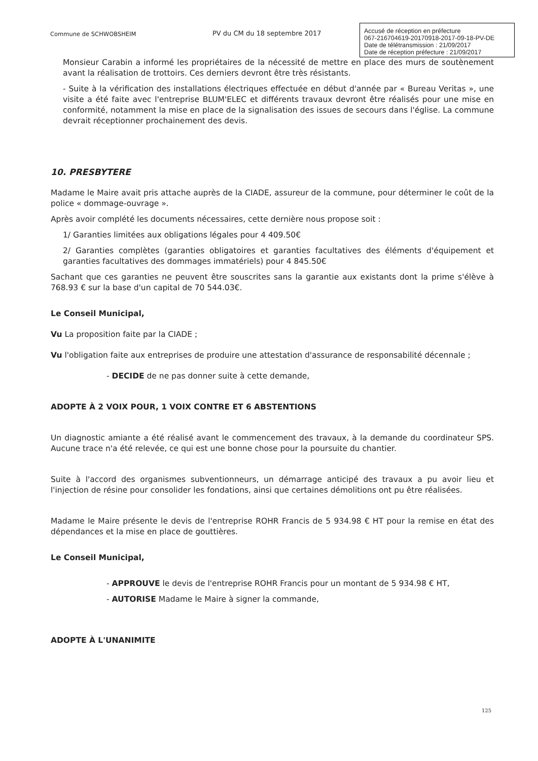Commune de SCHWOBSHEIM PV du CM du 18 septembre 2017
Accusé de réception en préfecture
067-216704619-20170918-2017-09-18-PV-DE
Date de télétransmission : 21/09/2017
Date de réception préfecture : 21/09/2017
Monsieur Carabin a informé les propriétaires de la nécessité de mettre en place des murs de soutènement avant la réalisation de trottoirs. Ces derniers devront être très résistants.
- Suite à la vérification des installations électriques effectuée en début d'année par « Bureau Veritas », une visite a été faite avec l'entreprise BLUM'ELEC et différents travaux devront être réalisés pour une mise en conformité, notamment la mise en place de la signalisation des issues de secours dans l'église. La commune devrait réceptionner prochainement des devis.
10. PRESBYTERE
Madame le Maire avait pris attache auprès de la CIADE, assureur de la commune, pour déterminer le coût de la police « dommage-ouvrage ».
Après avoir complété les documents nécessaires, cette dernière nous propose soit :
1/ Garanties limitées aux obligations légales pour 4 409.50€
2/ Garanties complètes (garanties obligatoires et garanties facultatives des éléments d'équipement et garanties facultatives des dommages immatériels) pour 4 845.50€
Sachant que ces garanties ne peuvent être souscrites sans la garantie aux existants dont la prime s'élève à 768.93 € sur la base d'un capital de 70 544.03€.
Le Conseil Municipal,
Vu La proposition faite par la CIADE ;
Vu l'obligation faite aux entreprises de produire une attestation d'assurance de responsabilité décennale ;
- DECIDE de ne pas donner suite à cette demande,
ADOPTE À 2 VOIX POUR, 1 VOIX CONTRE ET 6 ABSTENTIONS
Un diagnostic amiante a été réalisé avant le commencement des travaux, à la demande du coordinateur SPS. Aucune trace n'a été relevée, ce qui est une bonne chose pour la poursuite du chantier.
Suite à l'accord des organismes subventionneurs, un démarrage anticipé des travaux a pu avoir lieu et l'injection de résine pour consolider les fondations, ainsi que certaines démolitions ont pu être réalisées.
Madame le Maire présente le devis de l'entreprise ROHR Francis de 5 934.98 € HT pour la remise en état des dépendances et la mise en place de gouttières.
Le Conseil Municipal,
- APPROUVE le devis de l'entreprise ROHR Francis pour un montant de 5 934.98 € HT,
- AUTORISE Madame le Maire à signer la commande,
ADOPTE À L'UNANIMITE
125